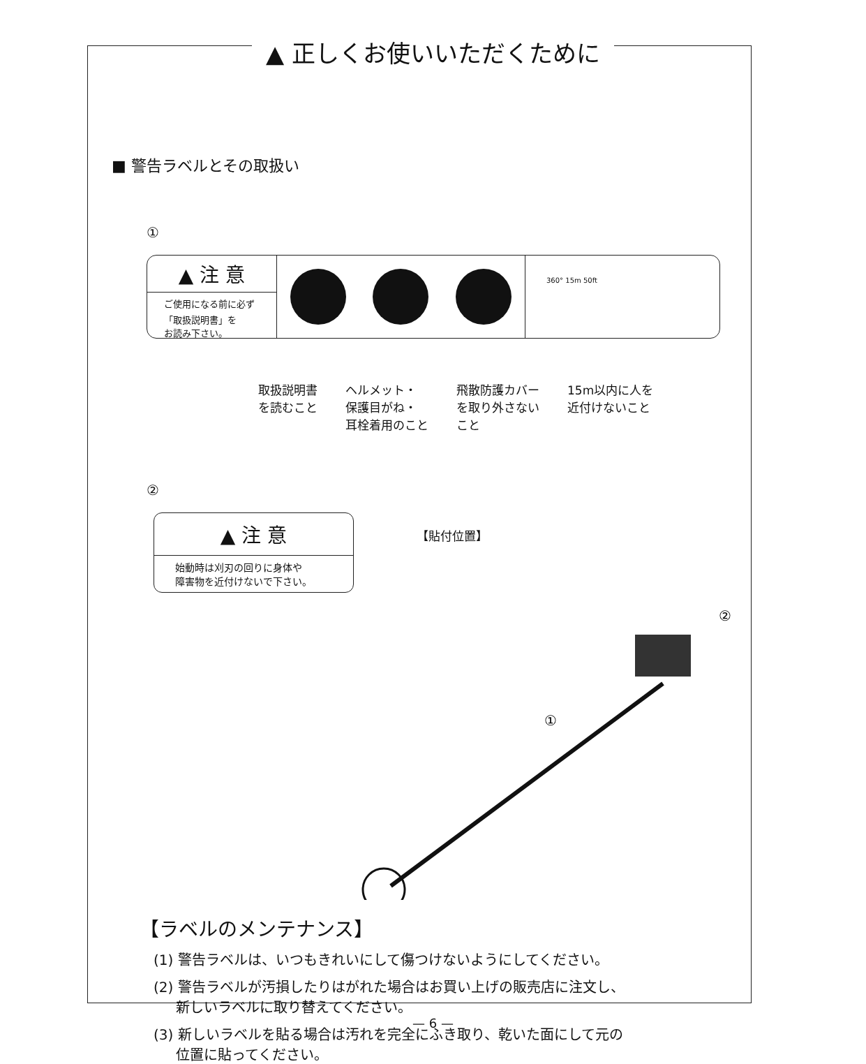▲ 正しくお使いいただくために
■ 警告ラベルとその取扱い
①
▲ 注 意
ご使用になる前に必ず
「取扱説明書」を
お読み下さい。
360° 15m 50ft
取扱説明書
を読むこと
ヘルメット・
保護目がね・
耳栓着用のこと
飛散防護カバー
を取り外さない
こと
15m以内に人を
近付けないこと
②
▲ 注 意
始動時は刈刃の回りに身体や
障害物を近付けないで下さい。
【貼付位置】
①
②
【ラベルのメンテナンス】
(1) 警告ラベルは、いつもきれいにして傷つけないようにしてください。
(2) 警告ラベルが汚損したりはがれた場合はお買い上げの販売店に注文し、
新しいラベルに取り替えてください。
(3) 新しいラベルを貼る場合は汚れを完全にふき取り、乾いた面にして元の
位置に貼ってください。
— 6 —